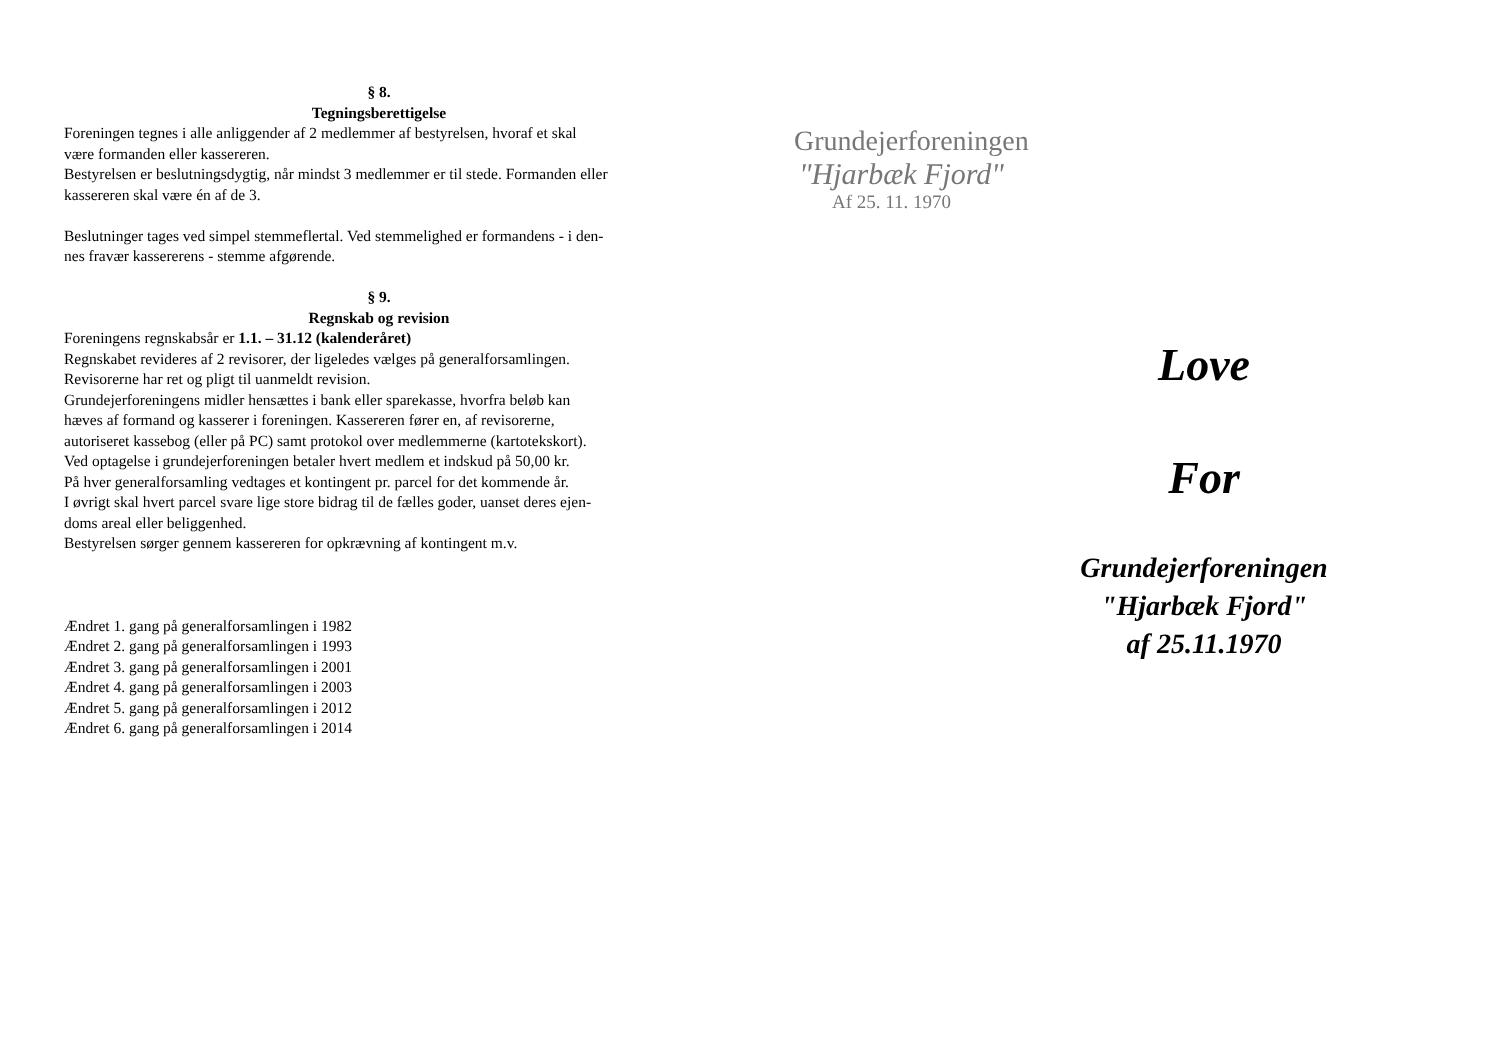§ 8.
Tegningsberettigelse
Foreningen tegnes i alle anliggender af 2 medlemmer af bestyrelsen, hvoraf et skal
være formanden eller kassereren.
Bestyrelsen er beslutningsdygtig, når mindst 3 medlemmer er til stede. Formanden eller
kassereren skal være én af de 3.
Beslutninger tages ved simpel stemmeflertal. Ved stemmelighed er formandens - i den-
nes fravær kassererens - stemme afgørende.
§ 9.
Regnskab og revision
Foreningens regnskabsår er 1.1. – 31.12 (kalenderåret)
Regnskabet revideres af 2 revisorer, der ligeledes vælges på generalforsamlingen.
Revisorerne har ret og pligt til uanmeldt revision.
Grundejerforeningens midler hensættes i bank eller sparekasse, hvorfra beløb kan
hæves af formand og kasserer i foreningen. Kassereren fører en, af revisorerne,
autoriseret kassebog (eller på PC) samt protokol over medlemmerne (kartotekskort).
Ved optagelse i grundejerforeningen betaler hvert medlem et indskud på 50,00 kr.
På hver generalforsamling vedtages et kontingent pr. parcel for det kommende år.
I øvrigt skal hvert parcel svare lige store bidrag til de fælles goder, uanset deres ejen-
doms areal eller beliggenhed.
Bestyrelsen sørger gennem kassereren for opkrævning af kontingent m.v.
Ændret 1. gang på generalforsamlingen i 1982
Ændret 2. gang på generalforsamlingen i 1993
Ændret 3. gang på generalforsamlingen i 2001
Ændret 4. gang på generalforsamlingen i 2003
Ændret 5. gang på generalforsamlingen i 2012
Ændret 6. gang på generalforsamlingen i 2014
Grundejerforeningen
"Hjarbæk Fjord"
Af 25. 11. 1970
Love
For
Grundejerforeningen
"Hjarbæk Fjord"
af 25.11.1970